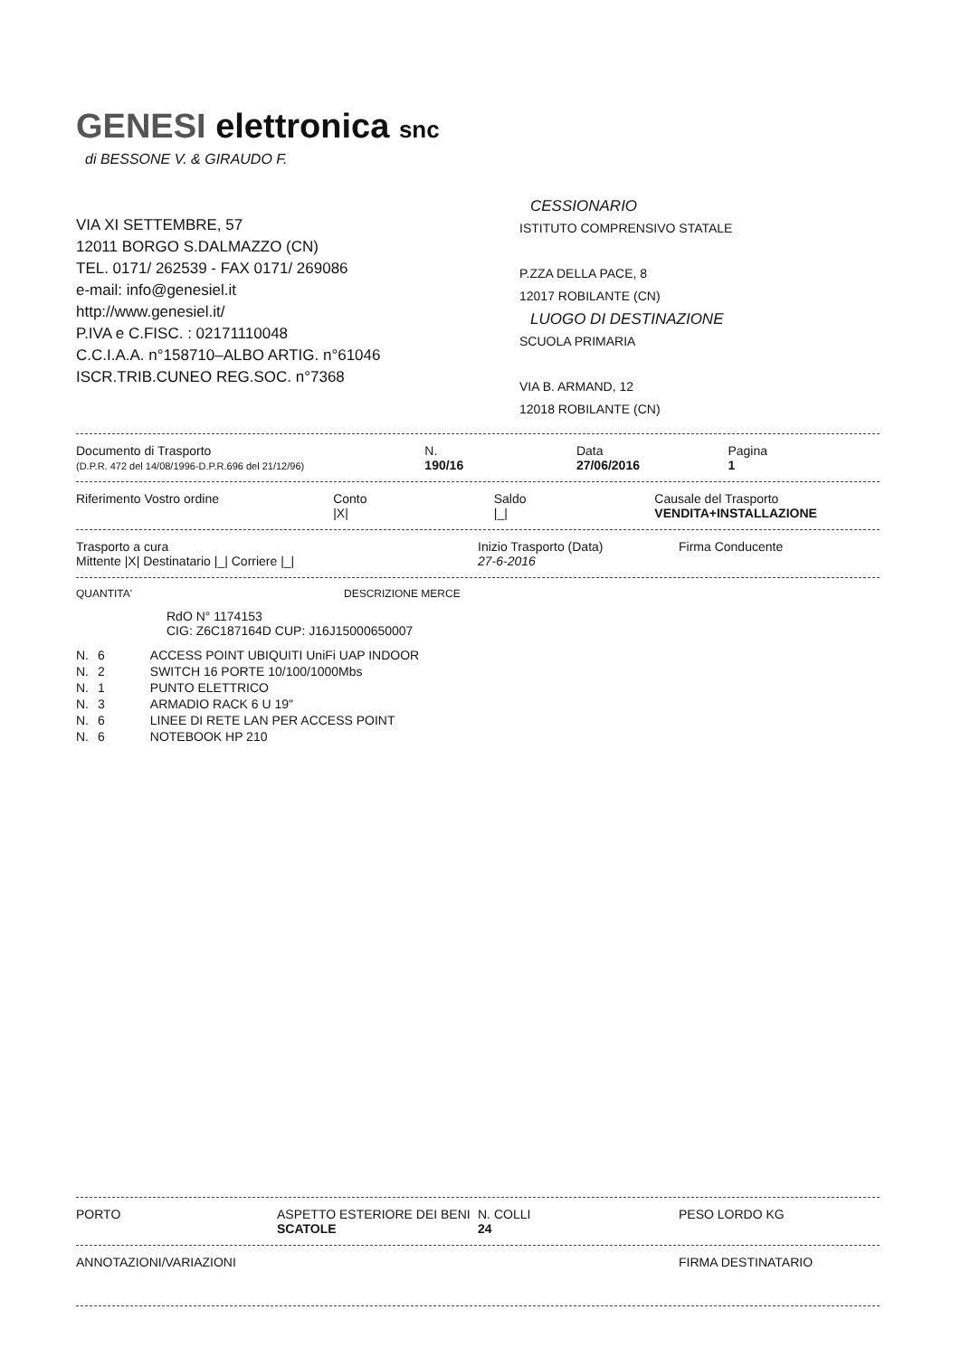GENESI elettronica snc
di BESSONE V. & GIRAUDO F.
VIA XI SETTEMBRE, 57
12011 BORGO S.DALMAZZO (CN)
TEL. 0171/ 262539 - FAX 0171/ 269086
e-mail: info@genesiel.it
http://www.genesiel.it/
P.IVA e C.FISC. : 02171110048
C.C.I.A.A. n°158710–ALBO ARTIG. n°61046
ISCR.TRIB.CUNEO REG.SOC. n°7368
CESSIONARIO
ISTITUTO COMPRENSIVO STATALE
P.ZZA DELLA PACE, 8
12017 ROBILANTE (CN)
LUOGO DI DESTINAZIONE
SCUOLA PRIMARIA
VIA B. ARMAND, 12
12018 ROBILANTE (CN)
Documento di Trasporto
(D.P.R. 472 del 14/08/1996-D.P.R.696 del 21/12/96)
N.
190/16
Data
27/06/2016
Pagina
1
Riferimento Vostro ordine Conto
|X|
Saldo
|_|
Causale del Trasporto
VENDITA+INSTALLAZIONE
Trasporto a cura
Mittente |X| Destinatario |_| Corriere |_|
Inizio Trasporto (Data)
27-6-2016
Firma Conducente
QUANTITA' DESCRIZIONE MERCE
RdO N° 1174153
CIG: Z6C187164D CUP: J16J15000650007
| N. | 6 | ACCESS POINT UBIQUITI UniFi UAP INDOOR |
| N. | 2 | SWITCH 16 PORTE 10/100/1000Mbs |
| N. | 1 | PUNTO ELETTRICO |
| N. | 3 | ARMADIO RACK 6 U 19" |
| N. | 6 | LINEE DI RETE LAN PER ACCESS POINT |
| N. | 6 | NOTEBOOK HP 210 |
PORTO ASPETTO ESTERIORE DEI BENI
SCATOLE
N. COLLI
24
PESO LORDO KG
ANNOTAZIONI/VARIAZIONI FIRMA DESTINATARIO